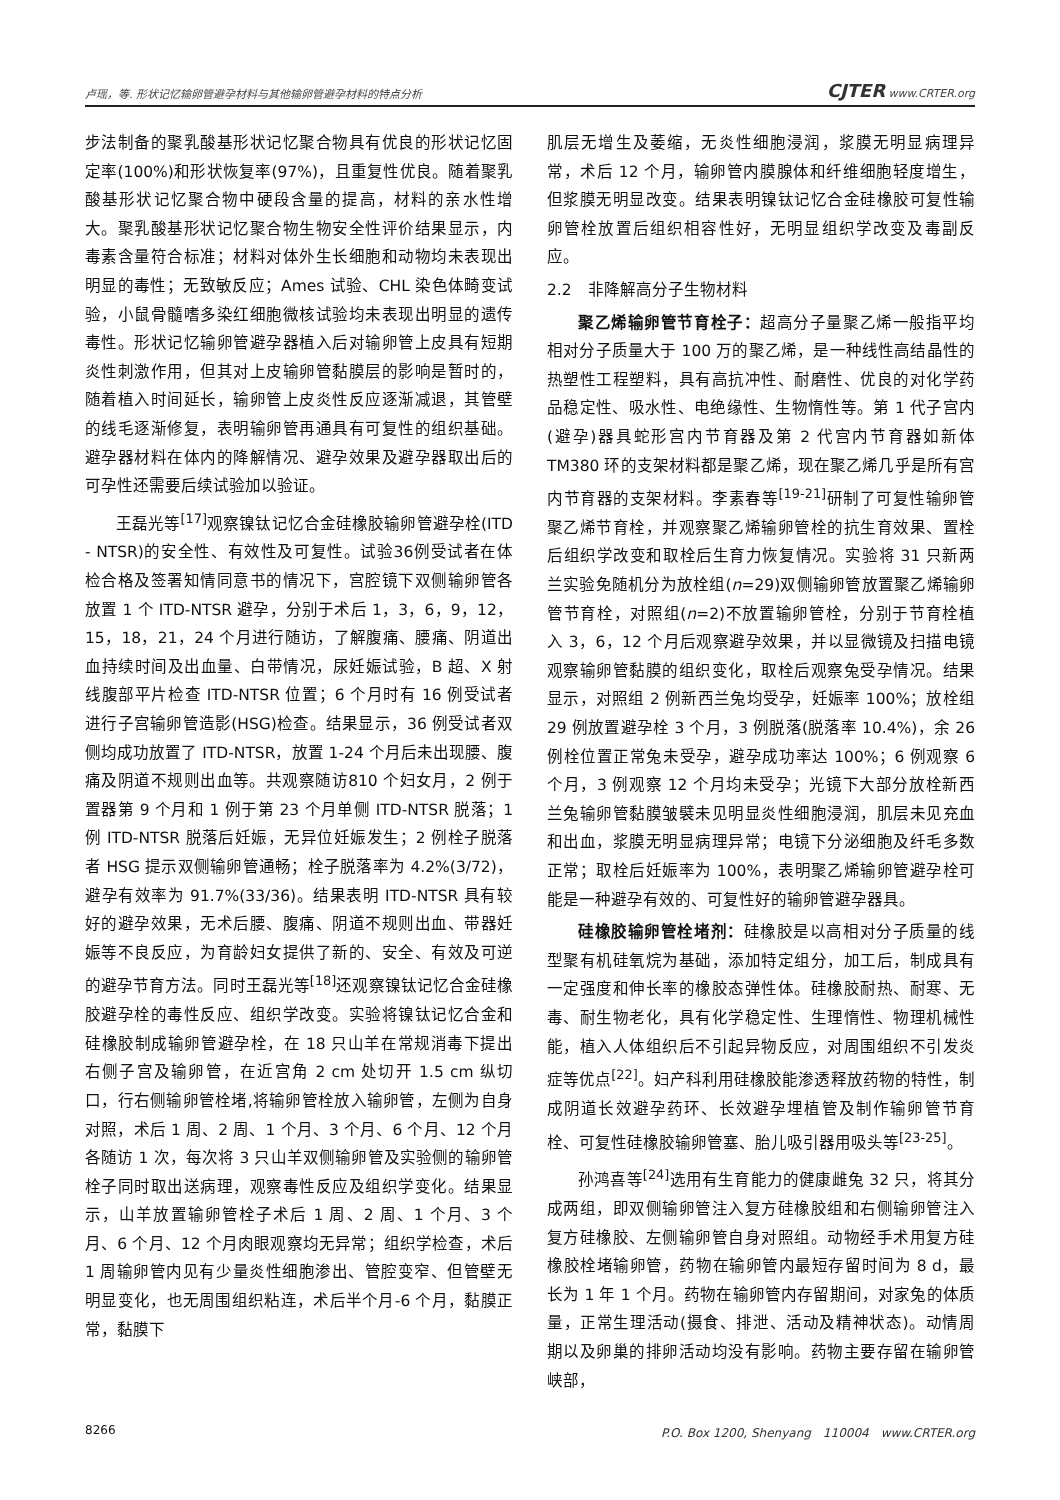卢瑶，等. 形状记忆输卵管避孕材料与其他输卵管避孕材料的特点分析 CJTER www.CRTER.org
步法制备的聚乳酸基形状记忆聚合物具有优良的形状记忆固定率(100%)和形状恢复率(97%)，且重复性优良。随着聚乳酸基形状记忆聚合物中硬段含量的提高，材料的亲水性增大。聚乳酸基形状记忆聚合物生物安全性评价结果显示，内毒素含量符合标准；材料对体外生长细胞和动物均未表现出明显的毒性；无致敏反应；Ames 试验、CHL 染色体畸变试验，小鼠骨髓嗜多染红细胞微核试验均未表现出明显的遗传毒性。形状记忆输卵管避孕器植入后对输卵管上皮具有短期炎性刺激作用，但其对上皮输卵管黏膜层的影响是暂时的，随着植入时间延长，输卵管上皮炎性反应逐渐减退，其管壁的线毛逐渐修复，表明输卵管再通具有可复性的组织基础。避孕器材料在体内的降解情况、避孕效果及避孕器取出后的可孕性还需要后续试验加以验证。
王磊光等<sup>[17]</sup>观察镍钛记忆合金硅橡胶输卵管避孕栓(ITD - NTSR)的安全性、有效性及可复性。试验36例受试者在体检合格及签署知情同意书的情况下，宫腔镜下双侧输卵管各放置 1 个 ITD-NTSR 避孕，分别于术后 1，3，6，9，12，15，18，21，24 个月进行随访，了解腹痛、腰痛、阴道出血持续时间及出血量、白带情况，尿妊娠试验，B 超、X 射线腹部平片检查 ITD-NTSR 位置；6 个月时有 16 例受试者进行子宫输卵管造影(HSG)检查。结果显示，36 例受试者双侧均成功放置了 ITD-NTSR，放置 1-24 个月后未出现腰、腹痛及阴道不规则出血等。共观察随访810 个妇女月，2 例于置器第 9 个月和 1 例于第 23 个月单侧 ITD-NTSR 脱落；1 例 ITD-NTSR 脱落后妊娠，无异位妊娠发生；2 例栓子脱落者 HSG 提示双侧输卵管通畅；栓子脱落率为 4.2%(3/72)，避孕有效率为 91.7%(33/36)。结果表明 ITD-NTSR 具有较好的避孕效果，无术后腰、腹痛、阴道不规则出血、带器妊娠等不良反应，为育龄妇女提供了新的、安全、有效及可逆的避孕节育方法。同时王磊光等<sup>[18]</sup>还观察镍钛记忆合金硅橡胶避孕栓的毒性反应、组织学改变。实验将镍钛记忆合金和硅橡胶制成输卵管避孕栓，在 18 只山羊在常规消毒下提出右侧子宫及输卵管，在近宫角 2 cm 处切开 1.5 cm 纵切口，行右侧输卵管栓堵,将输卵管栓放入输卵管，左侧为自身对照，术后 1 周、2 周、1 个月、3 个月、6 个月、12 个月各随访 1 次，每次将 3 只山羊双侧输卵管及实验侧的输卵管栓子同时取出送病理，观察毒性反应及组织学变化。结果显示，山羊放置输卵管栓子术后 1 周、2 周、1 个月、3 个月、6 个月、12 个月肉眼观察均无异常；组织学检查，术后 1 周输卵管内见有少量炎性细胞渗出、管腔变窄、但管壁无明显变化，也无周围组织粘连，术后半个月-6 个月，黏膜正常，黏膜下
肌层无增生及萎缩，无炎性细胞浸润，浆膜无明显病理异常，术后 12 个月，输卵管内膜腺体和纤维细胞轻度增生，但浆膜无明显改变。结果表明镍钛记忆合金硅橡胶可复性输卵管栓放置后组织相容性好，无明显组织学改变及毒副反应。
2.2　非降解高分子生物材料
聚乙烯输卵管节育栓子：超高分子量聚乙烯一般指平均相对分子质量大于 100 万的聚乙烯，是一种线性高结晶性的热塑性工程塑料，具有高抗冲性、耐磨性、优良的对化学药品稳定性、吸水性、电绝缘性、生物惰性等。第 1 代子宫内(避孕)器具蛇形宫内节育器及第 2 代宫内节育器如新体 TM380 环的支架材料都是聚乙烯，现在聚乙烯几乎是所有宫内节育器的支架材料。李素春等<sup>[19-21]</sup>研制了可复性输卵管聚乙烯节育栓，并观察聚乙烯输卵管栓的抗生育效果、置栓后组织学改变和取栓后生育力恢复情况。实验将 31 只新两兰实验免随机分为放栓组(n=29)双侧输卵管放置聚乙烯输卵管节育栓，对照组(n=2)不放置输卵管栓，分别于节育栓植入 3，6，12 个月后观察避孕效果，并以显微镜及扫描电镜观察输卵管黏膜的组织变化，取栓后观察兔受孕情况。结果显示，对照组 2 例新西兰兔均受孕，妊娠率 100%；放栓组 29 例放置避孕栓 3 个月，3 例脱落(脱落率 10.4%)，余 26 例栓位置正常兔未受孕，避孕成功率达 100%；6 例观察 6 个月，3 例观察 12 个月均未受孕；光镜下大部分放栓新西兰兔输卵管黏膜皱襞未见明显炎性细胞浸润，肌层未见充血和出血，浆膜无明显病理异常；电镜下分泌细胞及纤毛多数正常；取栓后妊娠率为 100%，表明聚乙烯输卵管避孕栓可能是一种避孕有效的、可复性好的输卵管避孕器具。
硅橡胶输卵管栓堵剂：硅橡胶是以高相对分子质量的线型聚有机硅氧烷为基础，添加特定组分，加工后，制成具有一定强度和伸长率的橡胶态弹性体。硅橡胶耐热、耐寒、无毒、耐生物老化，具有化学稳定性、生理惰性、物理机械性能，植入人体组织后不引起异物反应，对周围组织不引发炎症等优点<sup>[22]</sup>。妇产科利用硅橡胶能渗透释放药物的特性，制成阴道长效避孕药环、长效避孕埋植管及制作输卵管节育栓、可复性硅橡胶输卵管塞、胎儿吸引器用吸头等<sup>[23-25]</sup>。
孙鸿喜等<sup>[24]</sup>选用有生育能力的健康雌兔 32 只，将其分成两组，即双侧输卵管注入复方硅橡胶组和右侧输卵管注入复方硅橡胶、左侧输卵管自身对照组。动物经手术用复方硅橡胶栓堵输卵管，药物在输卵管内最短存留时间为 8 d，最长为 1 年 1 个月。药物在输卵管内存留期间，对家兔的体质量，正常生理活动(摄食、排泄、活动及精神状态)。动情周期以及卵巢的排卵活动均没有影响。药物主要存留在输卵管峡部，
8266 P.O. Box 1200, Shenyang　110004　www.CRTER.org